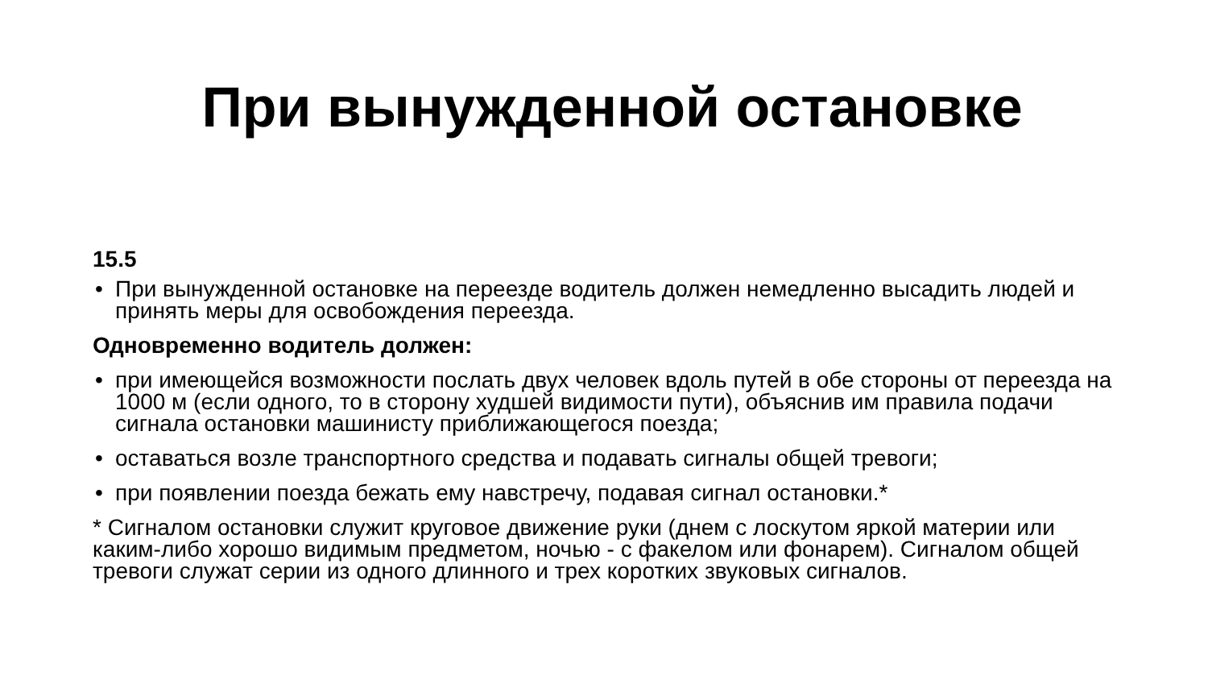При вынужденной остановке
15.5
• При вынужденной остановке на переезде водитель должен немедленно высадить людей и принять меры для освобождения переезда.
Одновременно водитель должен:
• при имеющейся возможности послать двух человек вдоль путей в обе стороны от переезда на 1000 м (если одного, то в сторону худшей видимости пути), объяснив им правила подачи сигнала остановки машинисту приближающегося поезда;
• оставаться возле транспортного средства и подавать сигналы общей тревоги;
• при появлении поезда бежать ему навстречу, подавая сигнал остановки.*
* Сигналом остановки служит круговое движение руки (днем с лоскутом яркой материи или каким-либо хорошо видимым предметом, ночью - с факелом или фонарем). Сигналом общей тревоги служат серии из одного длинного и трех коротких звуковых сигналов.